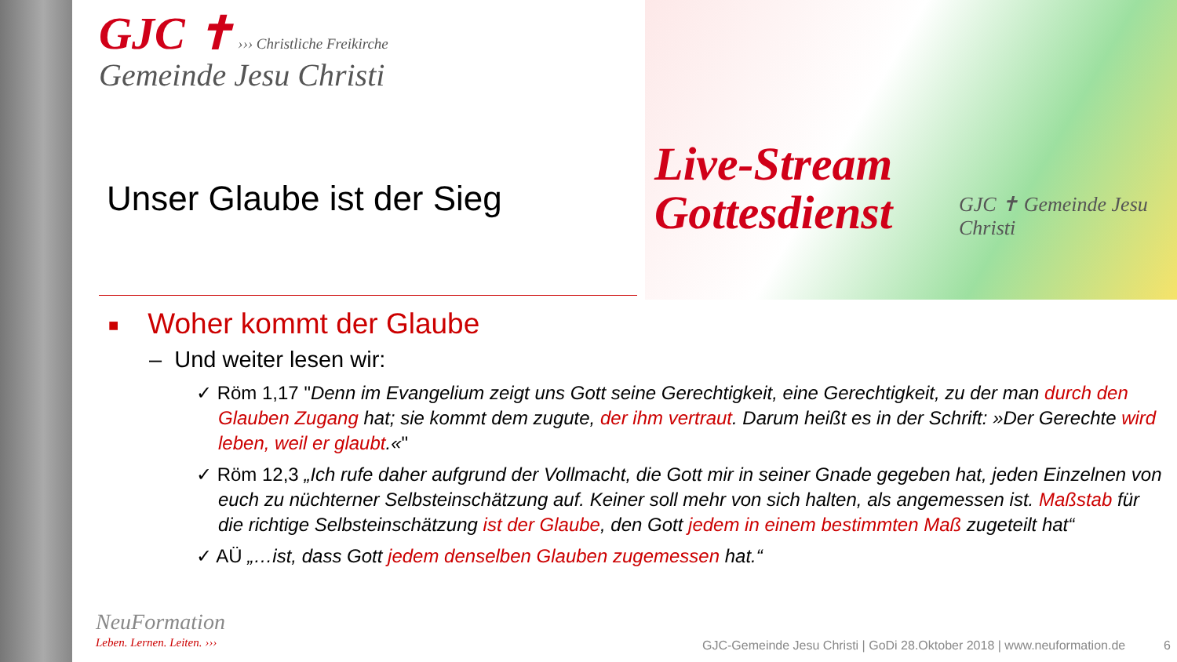GJC ✝ ››› Christliche Freikirche
Gemeinde Jesu Christi
Live-Stream
Gottesdienst
GJC ✝ Gemeinde Jesu Christi
Unser Glaube ist der Sieg
■ Woher kommt der Glaube
– Und weiter lesen wir:
✓ Röm 1,17 "Denn im Evangelium zeigt uns Gott seine Gerechtigkeit, eine Gerechtigkeit, zu der man durch den Glauben Zugang hat; sie kommt dem zugute, der ihm vertraut. Darum heißt es in der Schrift: »Der Gerechte wird leben, weil er glaubt.«"
✓ Röm 12,3 „Ich rufe daher aufgrund der Vollmacht, die Gott mir in seiner Gnade gegeben hat, jeden Einzelnen von euch zu nüchterner Selbsteinschätzung auf. Keiner soll mehr von sich halten, als angemessen ist. Maßstab für die richtige Selbsteinschätzung ist der Glaube, den Gott jedem in einem bestimmten Maß zugeteilt hat“
✓ AÜ „…ist, dass Gott jedem denselben Glauben zugemessen hat.“
NeuFormation
Leben. Lernen. Leiten. ›››
GJC-Gemeinde Jesu Christi | GoDi 28.Oktober 2018 | www.neuformation.de 6